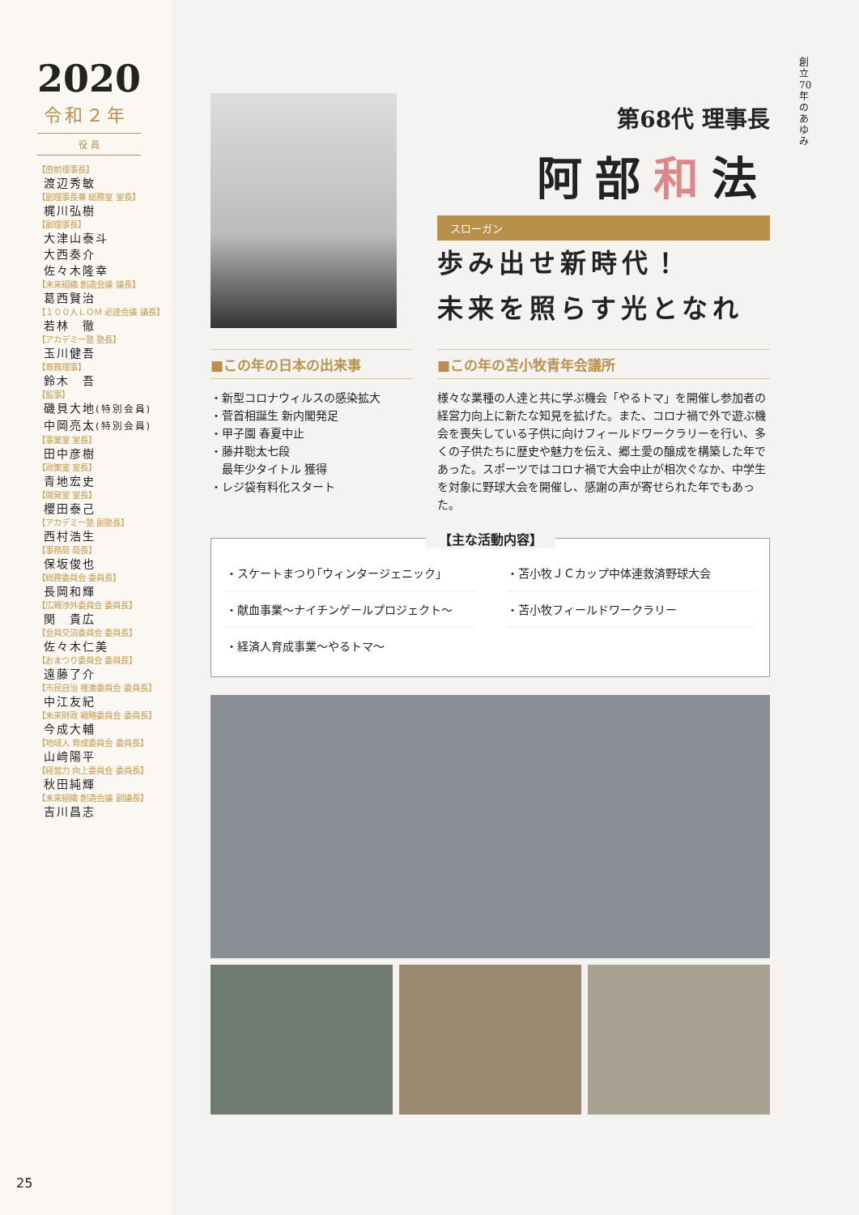2020
令和２年
役 員
【直前理事長】
渡辺秀敏
【副理事長兼 総務室 室長】
梶川弘樹
【副理事長】
大津山泰斗
大西奏介
佐々木隆幸
【未来組織 創造会議 議長】
葛西賢治
【１００人ＬＯＭ 必達会議 議長】
若林　徹
【アカデミー塾 塾長】
玉川健吾
【専務理事】
鈴木　吾
【監事】
磯貝大地(特別会員)
中岡亮太(特別会員)
【事業室 室長】
田中彦樹
【政策室 室長】
青地宏史
【開発室 室長】
櫻田泰己
【アカデミー塾 副塾長】
西村浩生
【事務局 局長】
保坂俊也
【総務委員会 委員長】
長岡和輝
【広報渉外委員会 委員長】
関　貴広
【会員交流委員会 委員長】
佐々木仁美
【おまつり委員会 委員長】
遠藤了介
【市民自治 推進委員会 委員長】
中江友紀
【未来財政 戦略委員会 委員長】
今成大輔
【地域人 育成委員会 委員長】
山﨑陽平
【経営力 向上委員会 委員長】
秋田純輝
【未来組織 創造会議 副議長】
吉川昌志
25
創立70年のあゆみ
第68代 理事長
阿部和法
スローガン
歩み出せ新時代！
未来を照らす光となれ
■この年の日本の出来事
・新型コロナウィルスの感染拡大
・菅首相誕生 新内閣発足
・甲子園 春夏中止
・藤井聡太七段
　最年少タイトル 獲得
・レジ袋有料化スタート
■この年の苫小牧青年会議所
様々な業種の人達と共に学ぶ機会「やるトマ」を開催し参加者の経営力向上に新たな知見を拡げた。また、コロナ禍で外で遊ぶ機会を喪失している子供に向けフィールドワークラリーを行い、多くの子供たちに歴史や魅力を伝え、郷土愛の醸成を構築した年であった。スポーツではコロナ禍で大会中止が相次ぐなか、中学生を対象に野球大会を開催し、感謝の声が寄せられた年でもあった。
【主な活動内容】
・スケートまつり｢ウィンタージェニック｣
・苫小牧ＪＣカップ中体連救済野球大会
・献血事業～ナイチンゲールプロジェクト～
・苫小牧フィールドワークラリー
・経済人育成事業～やるトマ～